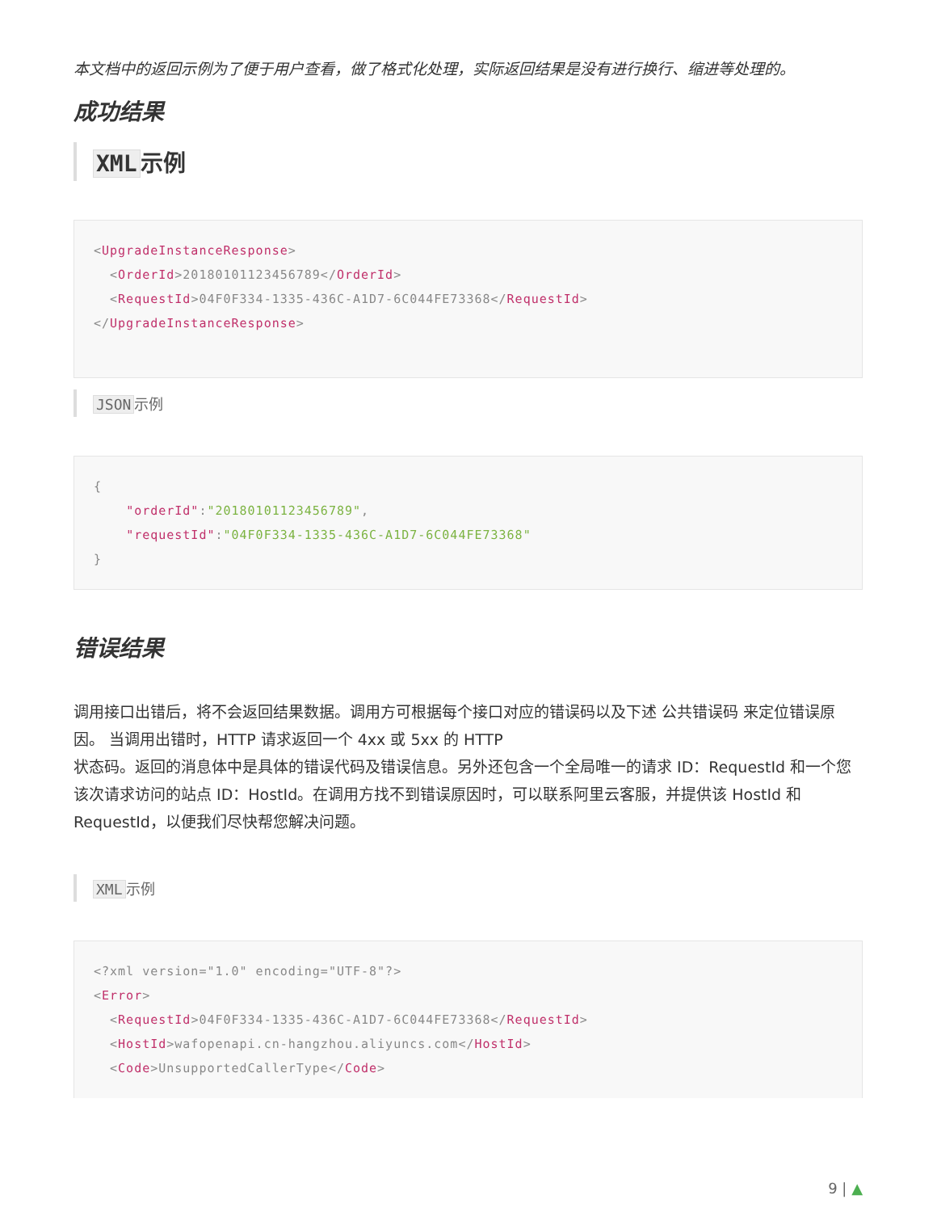本文档中的返回示例为了便于用户查看，做了格式化处理，实际返回结果是没有进行换行、缩进等处理的。
成功结果
XML 示例
<UpgradeInstanceResponse>
  <OrderId>20180101123456789</OrderId>
  <RequestId>04F0F334-1335-436C-A1D7-6C044FE73368</RequestId>
</UpgradeInstanceResponse>
JSON 示例
{
    "orderId":"20180101123456789",
    "requestId":"04F0F334-1335-436C-A1D7-6C044FE73368"
}
错误结果
调用接口出错后，将不会返回结果数据。调用方可根据每个接口对应的错误码以及下述 公共错误码 来定位错误原因。 当调用出错时，HTTP 请求返回一个 4xx 或 5xx 的 HTTP
状态码。返回的消息体中是具体的错误代码及错误信息。另外还包含一个全局唯一的请求 ID：RequestId 和一个您该次请求访问的站点 ID：HostId。在调用方找不到错误原因时，可以联系阿里云客服，并提供该 HostId 和
RequestId，以便我们尽快帮您解决问题。
XML 示例
<?xml version="1.0" encoding="UTF-8"?>
<Error>
  <RequestId>04F0F334-1335-436C-A1D7-6C044FE73368</RequestId>
  <HostId>wafopenapi.cn-hangzhou.aliyuncs.com</HostId>
  <Code>UnsupportedCallerType</Code>
9 | ▲